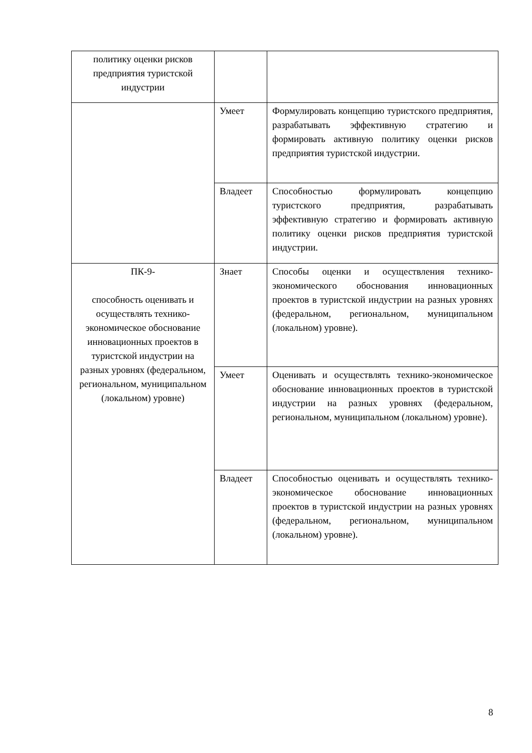| политику оценки рисков предприятия туристской индустрии | | |
| | Умеет | Формулировать концепцию туристского предприятия, разрабатывать эффективную стратегию и формировать активную политику оценки рисков предприятия туристской индустрии. |
| | Владеет | Способностью формулировать концепцию туристского предприятия, разрабатывать эффективную стратегию и формировать активную политику оценки рисков предприятия туристской индустрии. |
| ПК-9- способность оценивать и осуществлять технико-экономическое обоснование инновационных проектов в туристской индустрии на разных уровнях (федеральном, региональном, муниципальном (локальном) уровне) | Знает | Способы оценки и осуществления технико-экономического обоснования инновационных проектов в туристской индустрии на разных уровнях (федеральном, региональном, муниципальном (локальном) уровне). |
| | Умеет | Оценивать и осуществлять технико-экономическое обоснование инновационных проектов в туристской индустрии на разных уровнях (федеральном, региональном, муниципальном (локальном) уровне). |
| | Владеет | Способностью оценивать и осуществлять технико-экономическое обоснование инновационных проектов в туристской индустрии на разных уровнях (федеральном, региональном, муниципальном (локальном) уровне). |
8